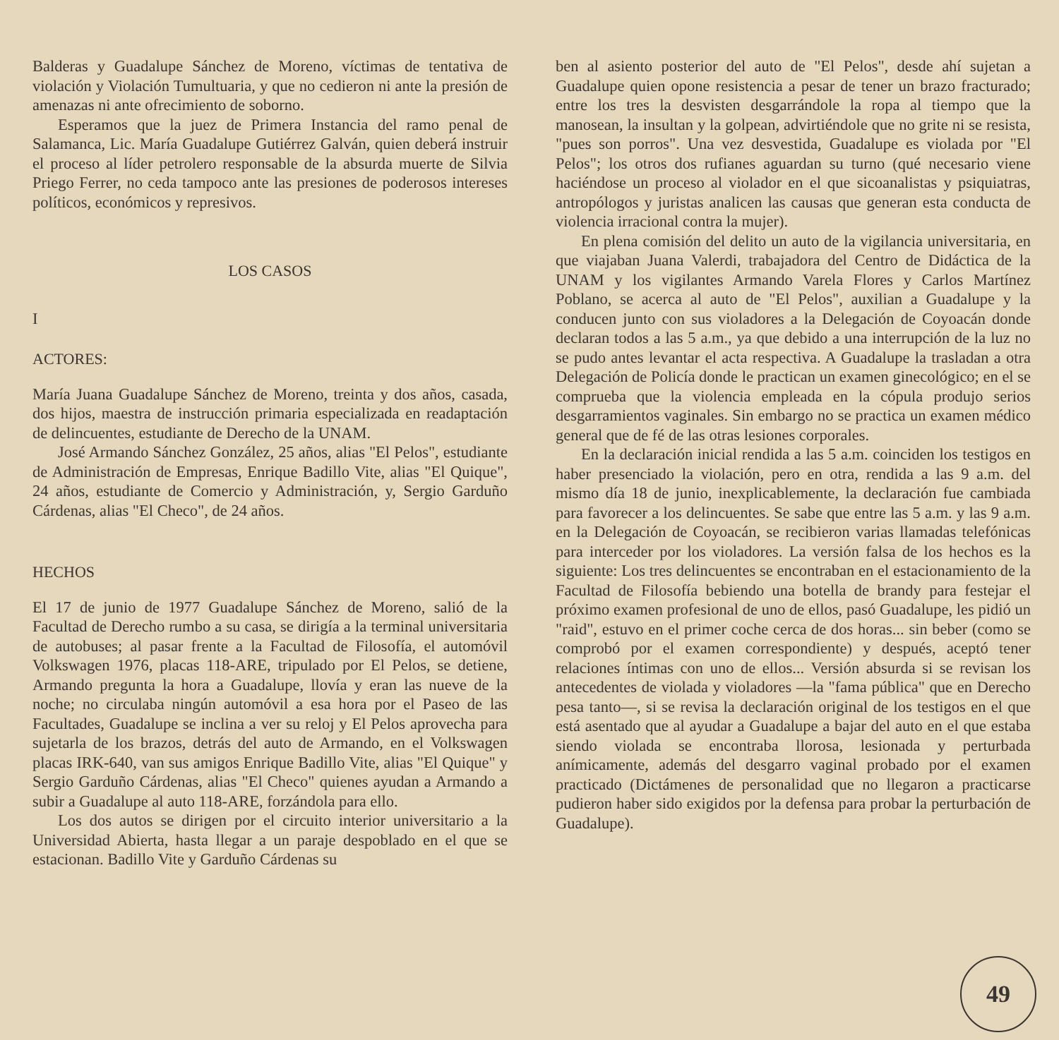Balderas y Guadalupe Sánchez de Moreno, víctimas de tentativa de violación y Violación Tumultuaria, y que no cedieron ni ante la presión de amenazas ni ante ofrecimiento de soborno.
Esperamos que la juez de Primera Instancia del ramo penal de Salamanca, Lic. María Guadalupe Gutiérrez Galván, quien deberá instruir el proceso al líder petrolero responsable de la absurda muerte de Silvia Priego Ferrer, no ceda tampoco ante las presiones de poderosos intereses políticos, económicos y represivos.
LOS CASOS
I
ACTORES:
María Juana Guadalupe Sánchez de Moreno, treinta y dos años, casada, dos hijos, maestra de instrucción primaria especializada en readaptación de delincuentes, estudiante de Derecho de la UNAM.
José Armando Sánchez González, 25 años, alias "El Pelos", estudiante de Administración de Empresas, Enrique Badillo Vite, alias "El Quique", 24 años, estudiante de Comercio y Administración, y, Sergio Garduño Cárdenas, alias "El Checo", de 24 años.
HECHOS
El 17 de junio de 1977 Guadalupe Sánchez de Moreno, salió de la Facultad de Derecho rumbo a su casa, se dirigía a la terminal universitaria de autobuses; al pasar frente a la Facultad de Filosofía, el automóvil Volkswagen 1976, placas 118-ARE, tripulado por El Pelos, se detiene, Armando pregunta la hora a Guadalupe, llovía y eran las nueve de la noche; no circulaba ningún automóvil a esa hora por el Paseo de las Facultades, Guadalupe se inclina a ver su reloj y El Pelos aprovecha para sujetarla de los brazos, detrás del auto de Armando, en el Volkswagen placas IRK-640, van sus amigos Enrique Badillo Vite, alias "El Quique" y Sergio Garduño Cárdenas, alias "El Checo" quienes ayudan a Armando a subir a Guadalupe al auto 118-ARE, forzándola para ello.
Los dos autos se dirigen por el circuito interior universitario a la Universidad Abierta, hasta llegar a un paraje despoblado en el que se estacionan. Badillo Vite y Garduño Cárdenas su
ben al asiento posterior del auto de "El Pelos", desde ahí sujetan a Guadalupe quien opone resistencia a pesar de tener un brazo fracturado; entre los tres la desvisten desgarrándole la ropa al tiempo que la manosean, la insultan y la golpean, advirtiéndole que no grite ni se resista, "pues son porros". Una vez desvestida, Guadalupe es violada por "El Pelos"; los otros dos rufianes aguardan su turno (qué necesario viene haciéndose un proceso al violador en el que sicoanalistas y psiquiatras, antropólogos y juristas analicen las causas que generan esta conducta de violencia irracional contra la mujer).
En plena comisión del delito un auto de la vigilancia universitaria, en que viajaban Juana Valerdi, trabajadora del Centro de Didáctica de la UNAM y los vigilantes Armando Varela Flores y Carlos Martínez Poblano, se acerca al auto de "El Pelos", auxilian a Guadalupe y la conducen junto con sus violadores a la Delegación de Coyoacán donde declaran todos a las 5 a.m., ya que debido a una interrupción de la luz no se pudo antes levantar el acta respectiva. A Guadalupe la trasladan a otra Delegación de Policía donde le practican un examen ginecológico; en el se comprueba que la violencia empleada en la cópula produjo serios desgarramientos vaginales. Sin embargo no se practica un examen médico general que de fé de las otras lesiones corporales.
En la declaración inicial rendida a las 5 a.m. coinciden los testigos en haber presenciado la violación, pero en otra, rendida a las 9 a.m. del mismo día 18 de junio, inexplicablemente, la declaración fue cambiada para favorecer a los delincuentes. Se sabe que entre las 5 a.m. y las 9 a.m. en la Delegación de Coyoacán, se recibieron varias llamadas telefónicas para interceder por los violadores. La versión falsa de los hechos es la siguiente: Los tres delincuentes se encontraban en el estacionamiento de la Facultad de Filosofía bebiendo una botella de brandy para festejar el próximo examen profesional de uno de ellos, pasó Guadalupe, les pidió un "raid", estuvo en el primer coche cerca de dos horas... sin beber (como se comprobó por el examen correspondiente) y después, aceptó tener relaciones íntimas con uno de ellos... Versión absurda si se revisan los antecedentes de violada y violadores —la "fama pública" que en Derecho pesa tanto—, si se revisa la declaración original de los testigos en el que está asentado que al ayudar a Guadalupe a bajar del auto en el que estaba siendo violada se encontraba llorosa, lesionada y perturbada anímicamente, además del desgarro vaginal probado por el examen practicado (Dictámenes de personalidad que no llegaron a practicarse pudieron haber sido exigidos por la defensa para probar la perturbación de Guadalupe).
49